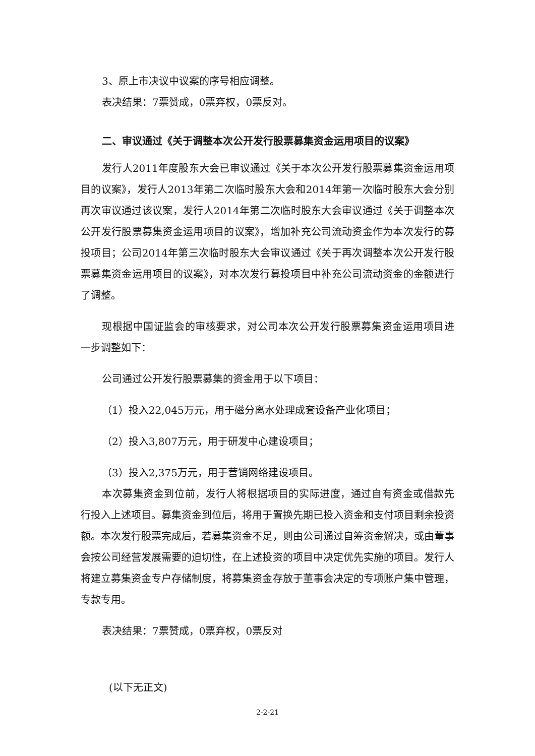3、原上市决议中议案的序号相应调整。
表决结果：7票赞成，0票弃权，0票反对。
二、审议通过《关于调整本次公开发行股票募集资金运用项目的议案》
发行人2011年度股东大会已审议通过《关于本次公开发行股票募集资金运用项目的议案》，发行人2013年第二次临时股东大会和2014年第一次临时股东大会分别再次审议通过该议案，发行人2014年第二次临时股东大会审议通过《关于调整本次公开发行股票募集资金运用项目的议案》，增加补充公司流动资金作为本次发行的募投项目；公司2014年第三次临时股东大会审议通过《关于再次调整本次公开发行股票募集资金运用项目的议案》，对本次发行募投项目中补充公司流动资金的金额进行了调整。
现根据中国证监会的审核要求，对公司本次公开发行股票募集资金运用项目进一步调整如下：
公司通过公开发行股票募集的资金用于以下项目：
（1）投入22,045万元，用于磁分离水处理成套设备产业化项目；
（2）投入3,807万元，用于研发中心建设项目；
（3）投入2,375万元，用于营销网络建设项目。
本次募集资金到位前，发行人将根据项目的实际进度，通过自有资金或借款先行投入上述项目。募集资金到位后，将用于置换先期已投入资金和支付项目剩余投资额。本次发行股票完成后，若募集资金不足，则由公司通过自筹资金解决，或由董事会按公司经营发展需要的迫切性，在上述投资的项目中决定优先实施的项目。发行人将建立募集资金专户存储制度，将募集资金存放于董事会决定的专项账户集中管理，专款专用。
表决结果：7票赞成，0票弃权，0票反对
(以下无正文)
2-2-21